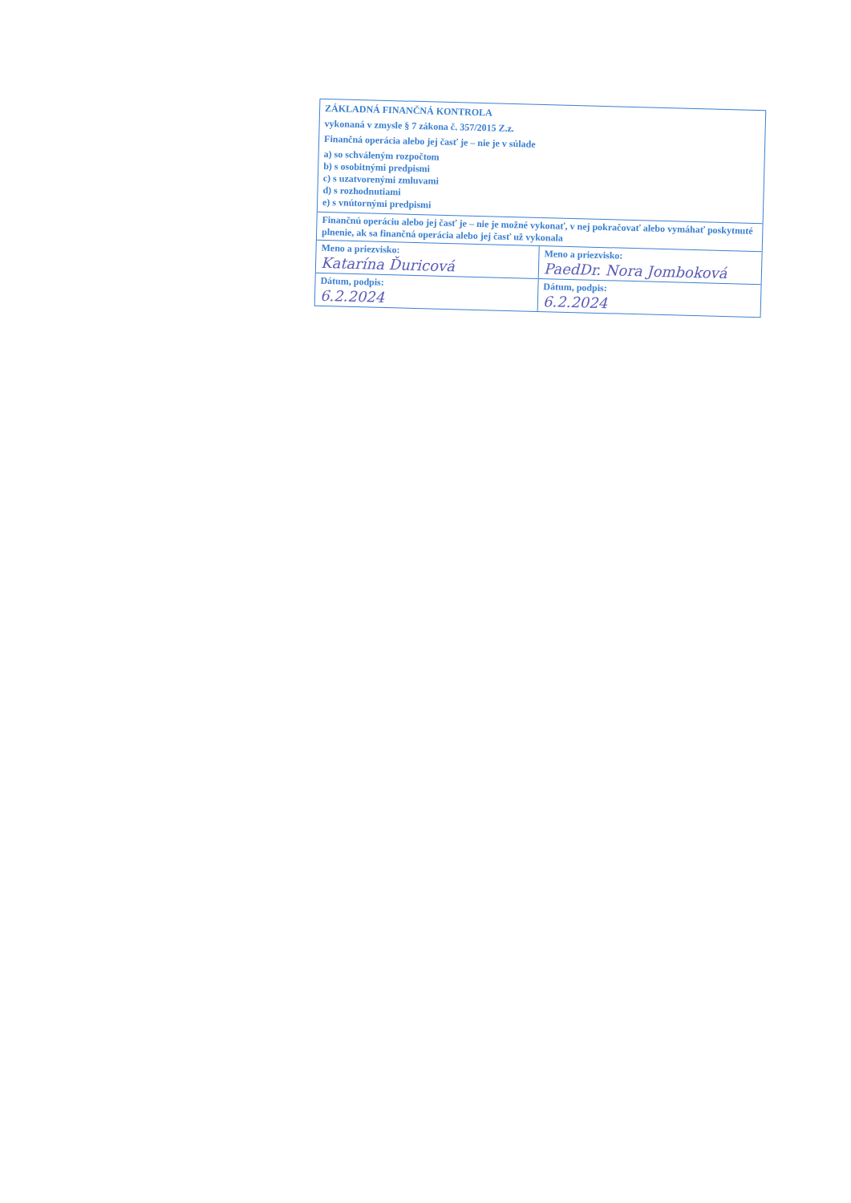ZÁKLADNÁ FINANČNÁ KONTROLA
vykonaná v zmysle § 7 zákona č. 357/2015 Z.z.
Finančná operácia alebo jej časť je – nie je v súlade
a) so schváleným rozpočtom
b) s osobitnými predpismi
c) s uzatvorenými zmluvami
d) s rozhodnutiami
e) s vnútornými predpismi
| Finančnú operáciu alebo jej časť je – nie je možné vykonať, v nej pokračovať alebo vymáhať poskytnuté plnenie, ak sa finančná operácia alebo jej časť už vykonala | |
| Meno a priezvisko: Katarína Ďuricová | Meno a priezvisko: PaedDr. Nora Jomboková |
| Dátum, podpis: 6.2.2024 | Dátum, podpis: 6.2.2024 |